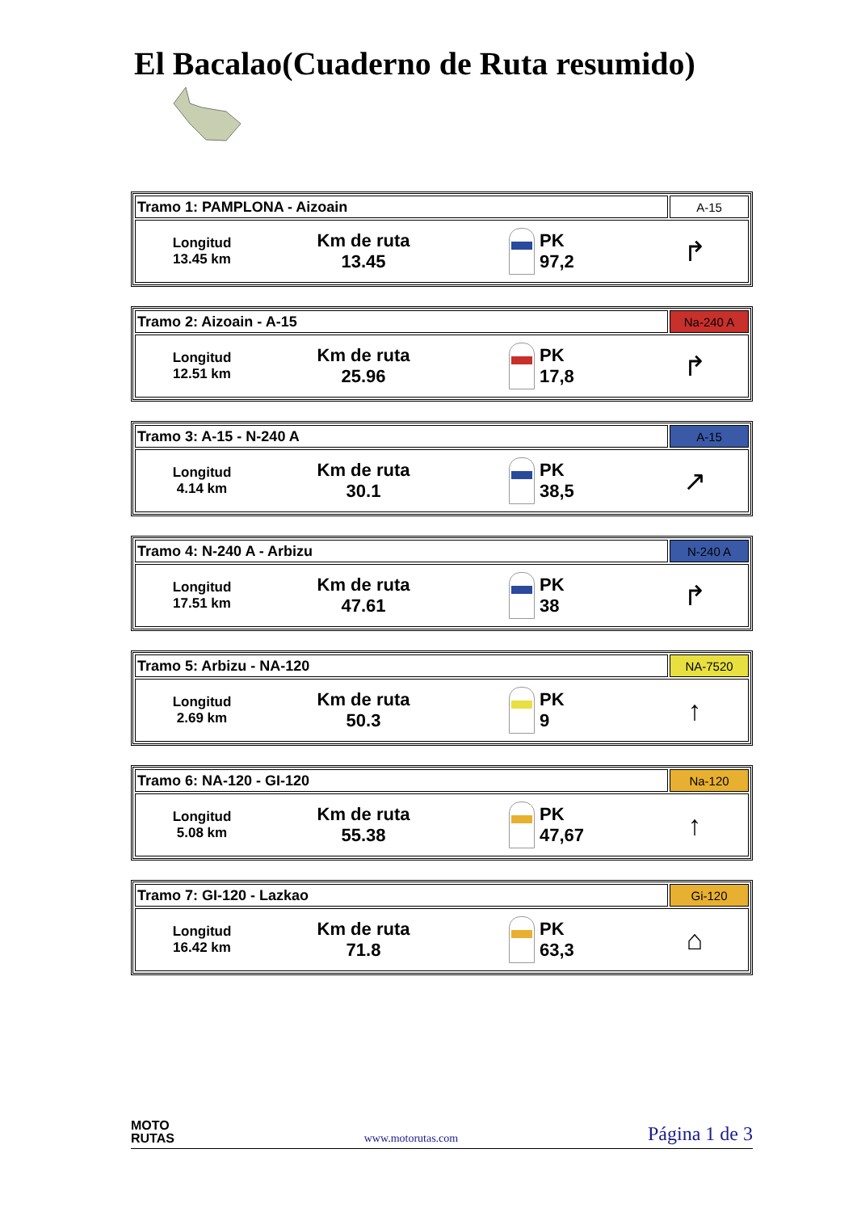El Bacalao(Cuaderno de Ruta resumido)
| Tramo 1: PAMPLONA - Aizoain | A-15 |
| Longitud 13.45 km Km de ruta 13.45 PK 97,2 ↱ | |
| Tramo 2: Aizoain - A-15 | Na-240 A |
| Longitud 12.51 km Km de ruta 25.96 PK 17,8 ↱ | |
| Tramo 3: A-15 - N-240 A | A-15 |
| Longitud 4.14 km Km de ruta 30.1 PK 38,5 ↗ | |
| Tramo 4: N-240 A - Arbizu | N-240 A |
| Longitud 17.51 km Km de ruta 47.61 PK 38 ↱ | |
| Tramo 5: Arbizu - NA-120 | NA-7520 |
| Longitud 2.69 km Km de ruta 50.3 PK 9 ↑ | |
| Tramo 6: NA-120 - GI-120 | Na-120 |
| Longitud 5.08 km Km de ruta 55.38 PK 47,67 ↑ | |
| Tramo 7: GI-120 - Lazkao | Gi-120 |
| Longitud 16.42 km Km de ruta 71.8 PK 63,3 ⌂ | |
MOTO
RUTAS
www.motorutas.com
Página 1 de 3